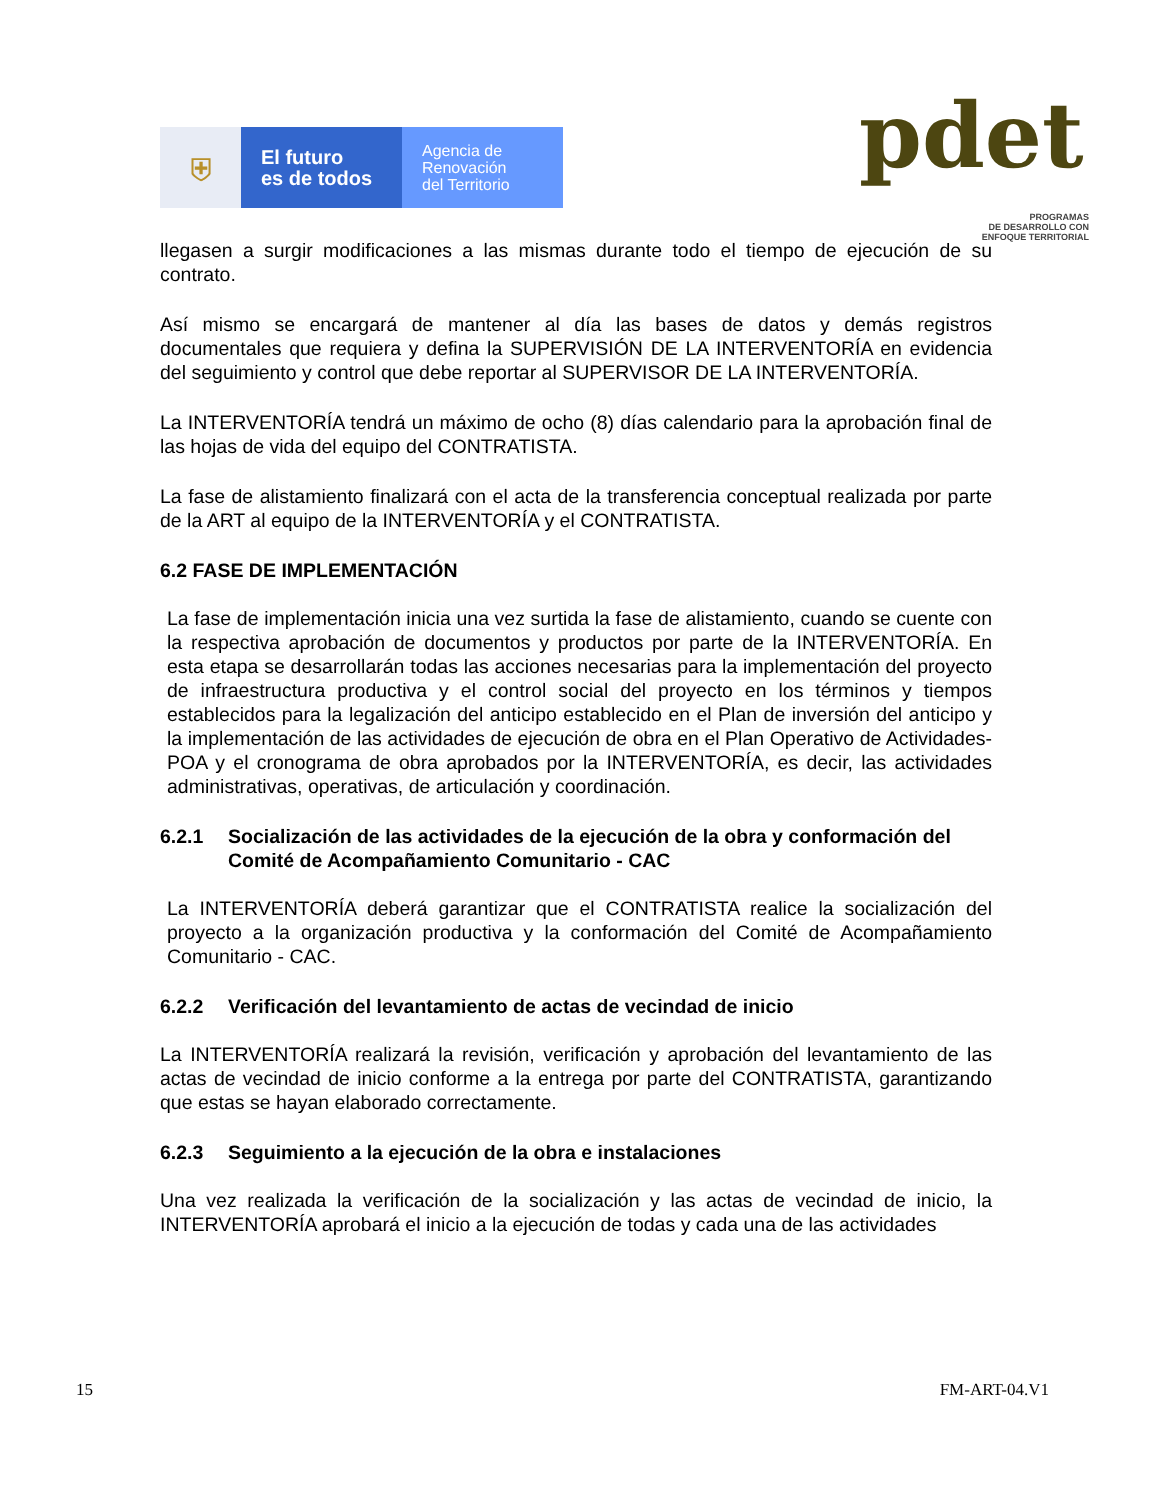⛨
El futuro
es de todos
Agencia de
Renovación
del Territorio
pdet
PROGRAMAS
DE DESARROLLO CON
ENFOQUE TERRITORIAL
llegasen a surgir modificaciones a las mismas durante todo el tiempo de ejecución de su contrato.
Así mismo se encargará de mantener al día las bases de datos y demás registros documentales que requiera y defina la SUPERVISIÓN DE LA INTERVENTORÍA en evidencia del seguimiento y control que debe reportar al SUPERVISOR DE LA INTERVENTORÍA.
La INTERVENTORÍA tendrá un máximo de ocho (8) días calendario para la aprobación final de las hojas de vida del equipo del CONTRATISTA.
La fase de alistamiento finalizará con el acta de la transferencia conceptual realizada por parte de la ART al equipo de la INTERVENTORÍA y el CONTRATISTA.
6.2 FASE DE IMPLEMENTACIÓN
La fase de implementación inicia una vez surtida la fase de alistamiento, cuando se cuente con la respectiva aprobación de documentos y productos por parte de la INTERVENTORÍA. En esta etapa se desarrollarán todas las acciones necesarias para la implementación del proyecto de infraestructura productiva y el control social del proyecto en los términos y tiempos establecidos para la legalización del anticipo establecido en el Plan de inversión del anticipo y la implementación de las actividades de ejecución de obra en el Plan Operativo de Actividades- POA y el cronograma de obra aprobados por la INTERVENTORÍA, es decir, las actividades administrativas, operativas, de articulación y coordinación.
6.2.1 Socialización de las actividades de la ejecución de la obra y conformación del Comité de Acompañamiento Comunitario - CAC
La INTERVENTORÍA deberá garantizar que el CONTRATISTA realice la socialización del proyecto a la organización productiva y la conformación del Comité de Acompañamiento Comunitario - CAC.
6.2.2 Verificación del levantamiento de actas de vecindad de inicio
La INTERVENTORÍA realizará la revisión, verificación y aprobación del levantamiento de las actas de vecindad de inicio conforme a la entrega por parte del CONTRATISTA, garantizando que estas se hayan elaborado correctamente.
6.2.3 Seguimiento a la ejecución de la obra e instalaciones
Una vez realizada la verificación de la socialización y las actas de vecindad de inicio, la INTERVENTORÍA aprobará el inicio a la ejecución de todas y cada una de las actividades
15 FM-ART-04.V1